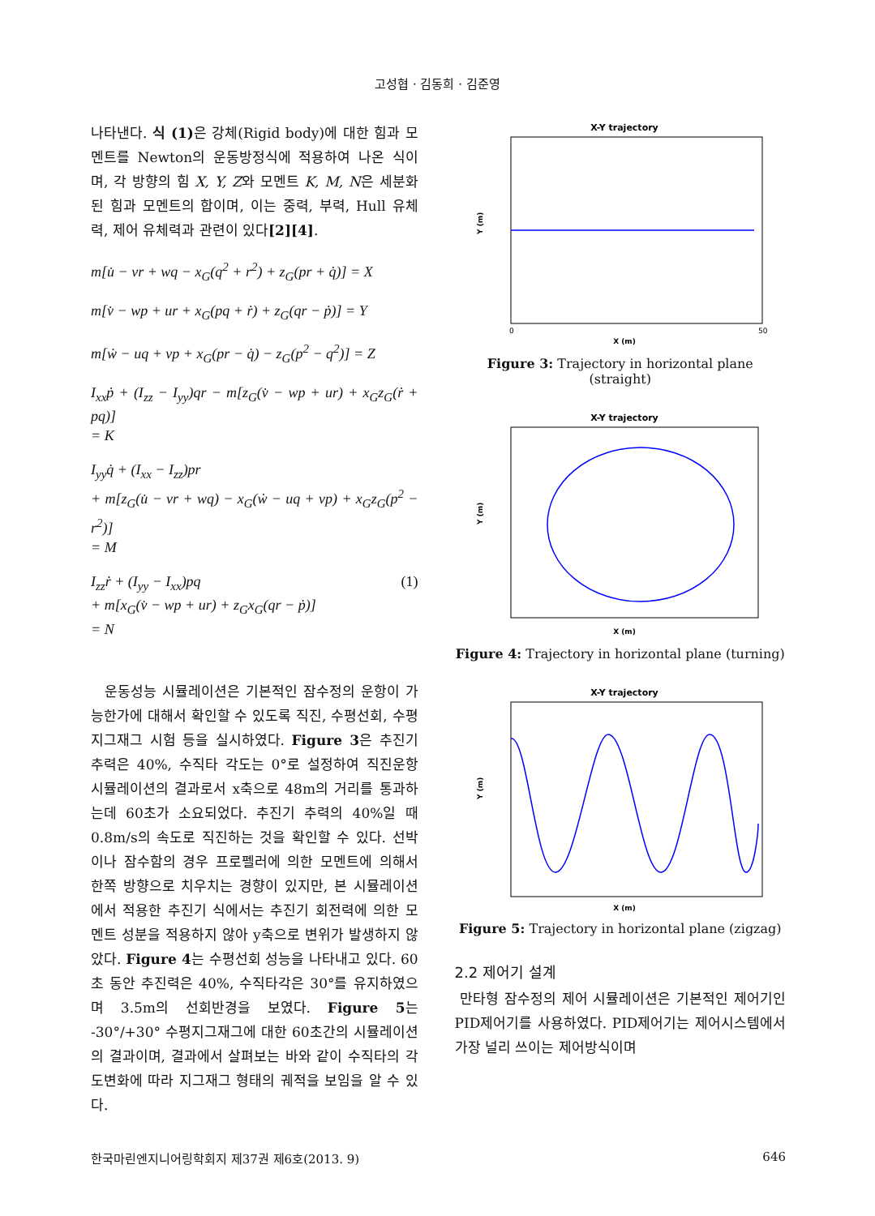고성협 · 김동희 · 김준영
나타낸다. 식 (1) 은 강체(Rigid body)에 대한 힘과 모멘트를 Newton의 운동방정식에 적용하여 나온 식이며, 각 방향의 힘 X, Y, Z와 모멘트 K, M, N은 세분화된 힘과 모멘트의 합이며, 이는 중력, 부력, Hull 유체력, 제어 유체력과 관련이 있다[2][4].
m[u̇ − vr + wq − x<sub>G</sub>(q<sup>2</sup> + r<sup>2</sup>) + z<sub>G</sub>(pr + q̇)] = X
m[v̇ − wp + ur + x<sub>G</sub>(pq + ṙ) + z<sub>G</sub>(qr − ṗ)] = Y
m[ẇ − uq + vp + x<sub>G</sub>(pr − q̇) − z<sub>G</sub>(p<sup>2</sup> − q<sup>2</sup>)] = Z
I<sub>xx</sub>ṗ + (I<sub>zz</sub> − I<sub>yy</sub>)qr − m[z<sub>G</sub>(v̇ − wp + ur) + x<sub>G</sub>z<sub>G</sub>(ṙ + pq)]
= K
I<sub>yy</sub>q̇ + (I<sub>xx</sub> − I<sub>zz</sub>)pr
+ m[z<sub>G</sub>(u̇ − vr + wq) − x<sub>G</sub>(ẇ − uq + vp) + x<sub>G</sub>z<sub>G</sub>(p<sup>2</sup> − r<sup>2</sup>)]
= M
I<sub>zz</sub>ṙ + (I<sub>yy</sub> − I<sub>xx</sub>)pq
+ m[x<sub>G</sub>(v̇ − wp + ur) + z<sub>G</sub>x<sub>G</sub>(qr − ṗ)]
= N (1)
운동성능 시뮬레이션은 기본적인 잠수정의 운항이 가능한가에 대해서 확인할 수 있도록 직진, 수평선회, 수평 지그재그 시험 등을 실시하였다. Figure 3은 추진기 추력은 40%, 수직타 각도는 0°로 설정하여 직진운항 시뮬레이션의 결과로서 x축으로 48m의 거리를 통과하는데 60초가 소요되었다. 추진기 추력의 40%일 때 0.8m/s의 속도로 직진하는 것을 확인할 수 있다. 선박이나 잠수함의 경우 프로펠러에 의한 모멘트에 의해서 한쪽 방향으로 치우치는 경향이 있지만, 본 시뮬레이션에서 적용한 추진기 식에서는 추진기 회전력에 의한 모멘트 성분을 적용하지 않아 y축으로 변위가 발생하지 않았다. Figure 4는 수평선회 성능을 나타내고 있다. 60초 동안 추진력은 40%, 수직타각은 30°를 유지하였으며 3.5m의 선회반경을 보였다. Figure 5는 -30°/+30° 수평지그재그에 대한 60초간의 시뮬레이션의 결과이며, 결과에서 살펴보는 바와 같이 수직타의 각도변화에 따라 지그재그 형태의 궤적을 보임을 알 수 있다.
X-Y trajectory
Y (m)
X (m)
0
50
Figure 3: Trajectory in horizontal plane (straight)
X-Y trajectory
Y (m)
X (m)
Figure 4: Trajectory in horizontal plane (turning)
X-Y trajectory
Y (m)
X (m)
Figure 5: Trajectory in horizontal plane (zigzag)
2.2 제어기 설계
만타형 잠수정의 제어 시뮬레이션은 기본적인 제어기인 PID제어기를 사용하였다. PID제어기는 제어시스템에서 가장 널리 쓰이는 제어방식이며
한국마린엔지니어링학회지 제37권 제6호(2013. 9) 646